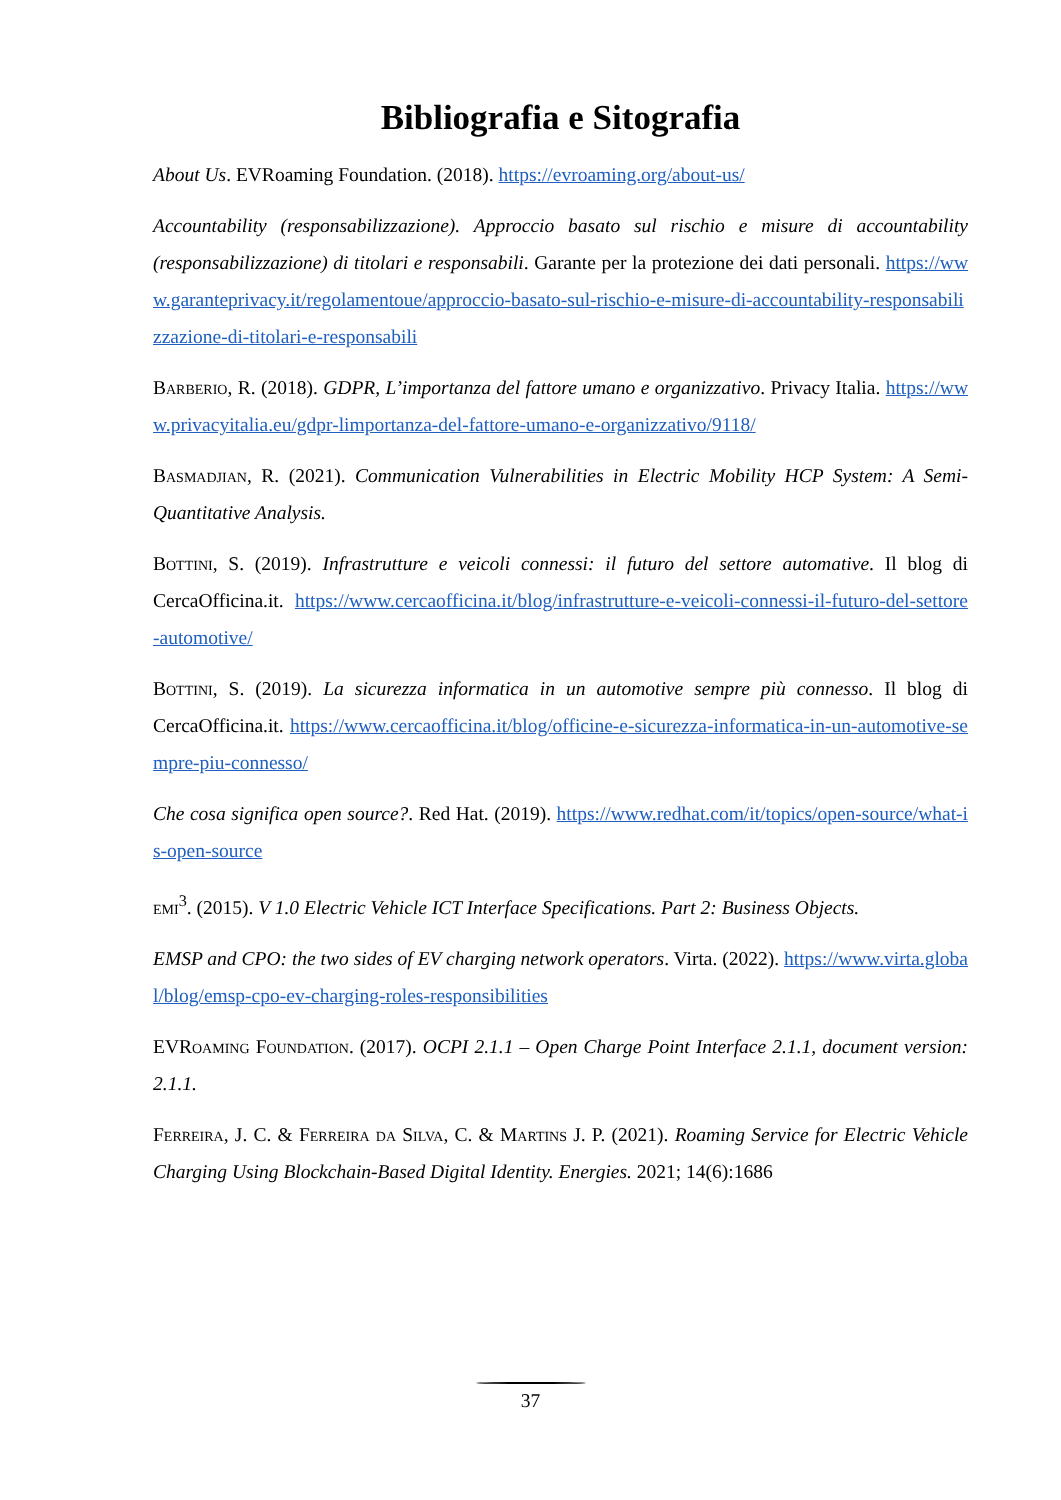Bibliografia e Sitografia
About Us. EVRoaming Foundation. (2018). https://evroaming.org/about-us/
Accountability (responsabilizzazione). Approccio basato sul rischio e misure di accountability (responsabilizzazione) di titolari e responsabili. Garante per la protezione dei dati personali. https://www.garanteprivacy.it/regolamentoue/approccio-basato-sul-rischio-e-misure-di-accountability-responsabilizzazione-di-titolari-e-responsabili
Barberio, R. (2018). GDPR, L’importanza del fattore umano e organizzativo. Privacy Italia. https://www.privacyitalia.eu/gdpr-limportanza-del-fattore-umano-e-organizzativo/9118/
Basmadjian, R. (2021). Communication Vulnerabilities in Electric Mobility HCP System: A Semi-Quantitative Analysis.
Bottini, S. (2019). Infrastrutture e veicoli connessi: il futuro del settore automative. Il blog di CercaOfficina.it. https://www.cercaofficina.it/blog/infrastrutture-e-veicoli-connessi-il-futuro-del-settore-automotive/
Bottini, S. (2019). La sicurezza informatica in un automotive sempre più connesso. Il blog di CercaOfficina.it. https://www.cercaofficina.it/blog/officine-e-sicurezza-informatica-in-un-automotive-sempre-piu-connesso/
Che cosa significa open source?. Red Hat. (2019). https://www.redhat.com/it/topics/open-source/what-is-open-source
emi<sup>3</sup>. (2015). V 1.0 Electric Vehicle ICT Interface Specifications. Part 2: Business Objects.
EMSP and CPO: the two sides of EV charging network operators. Virta. (2022). https://www.virta.global/blog/emsp-cpo-ev-charging-roles-responsibilities
EVRoaming Foundation. (2017). OCPI 2.1.1 – Open Charge Point Interface 2.1.1, document version: 2.1.1.
Ferreira, J. C. & Ferreira da Silva, C. & Martins J. P. (2021). Roaming Service for Electric Vehicle Charging Using Blockchain-Based Digital Identity. Energies. 2021; 14(6):1686
37